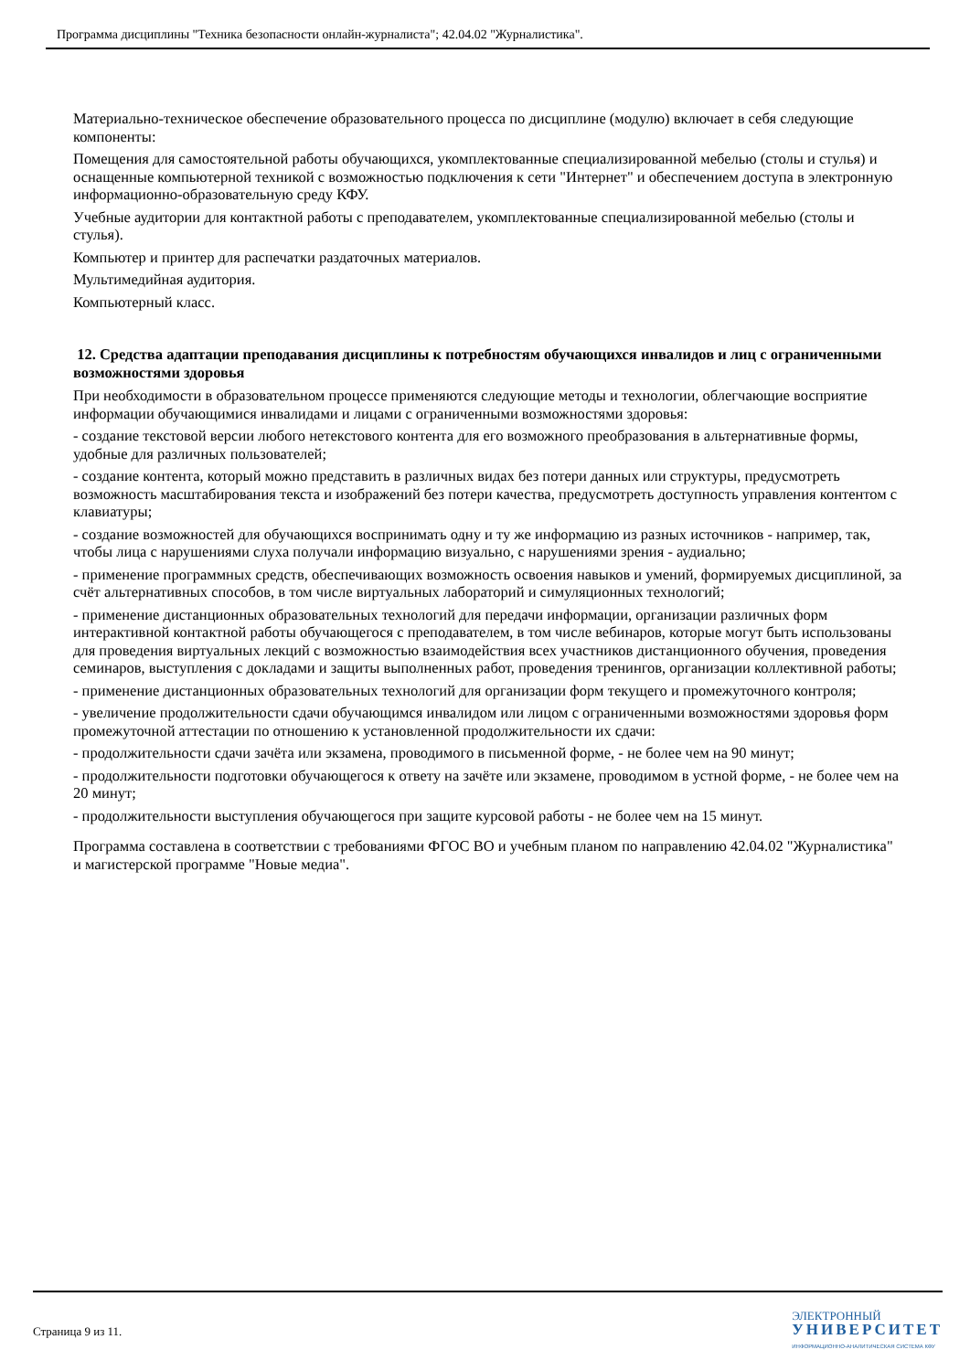Программа дисциплины "Техника безопасности онлайн-журналиста"; 42.04.02 "Журналистика".
Материально-техническое обеспечение образовательного процесса по дисциплине (модулю) включает в себя следующие компоненты:
Помещения для самостоятельной работы обучающихся, укомплектованные специализированной мебелью (столы и стулья) и оснащенные компьютерной техникой с возможностью подключения к сети "Интернет" и обеспечением доступа в электронную информационно-образовательную среду КФУ.
Учебные аудитории для контактной работы с преподавателем, укомплектованные специализированной мебелью (столы и стулья).
Компьютер и принтер для распечатки раздаточных материалов.
Мультимедийная аудитория.
Компьютерный класс.
12. Средства адаптации преподавания дисциплины к потребностям обучающихся инвалидов и лиц с ограниченными возможностями здоровья
При необходимости в образовательном процессе применяются следующие методы и технологии, облегчающие восприятие информации обучающимися инвалидами и лицами с ограниченными возможностями здоровья:
- создание текстовой версии любого нетекстового контента для его возможного преобразования в альтернативные формы, удобные для различных пользователей;
- создание контента, который можно представить в различных видах без потери данных или структуры, предусмотреть возможность масштабирования текста и изображений без потери качества, предусмотреть доступность управления контентом с клавиатуры;
- создание возможностей для обучающихся воспринимать одну и ту же информацию из разных источников - например, так, чтобы лица с нарушениями слуха получали информацию визуально, с нарушениями зрения - аудиально;
- применение программных средств, обеспечивающих возможность освоения навыков и умений, формируемых дисциплиной, за счёт альтернативных способов, в том числе виртуальных лабораторий и симуляционных технологий;
- применение дистанционных образовательных технологий для передачи информации, организации различных форм интерактивной контактной работы обучающегося с преподавателем, в том числе вебинаров, которые могут быть использованы для проведения виртуальных лекций с возможностью взаимодействия всех участников дистанционного обучения, проведения семинаров, выступления с докладами и защиты выполненных работ, проведения тренингов, организации коллективной работы;
- применение дистанционных образовательных технологий для организации форм текущего и промежуточного контроля;
- увеличение продолжительности сдачи обучающимся инвалидом или лицом с ограниченными возможностями здоровья форм промежуточной аттестации по отношению к установленной продолжительности их сдачи:
- продолжительности сдачи зачёта или экзамена, проводимого в письменной форме, - не более чем на 90 минут;
- продолжительности подготовки обучающегося к ответу на зачёте или экзамене, проводимом в устной форме, - не более чем на 20 минут;
- продолжительности выступления обучающегося при защите курсовой работы - не более чем на 15 минут.
Программа составлена в соответствии с требованиями ФГОС ВО и учебным планом по направлению 42.04.02 "Журналистика" и магистерской программе "Новые медиа".
Страница 9 из 11.
ЭЛЕКТРОННЫЙ
УНИВЕРСИТЕТ
ИНФОРМАЦИОННО-АНАЛИТИЧЕСКАЯ СИСТЕМА КФУ